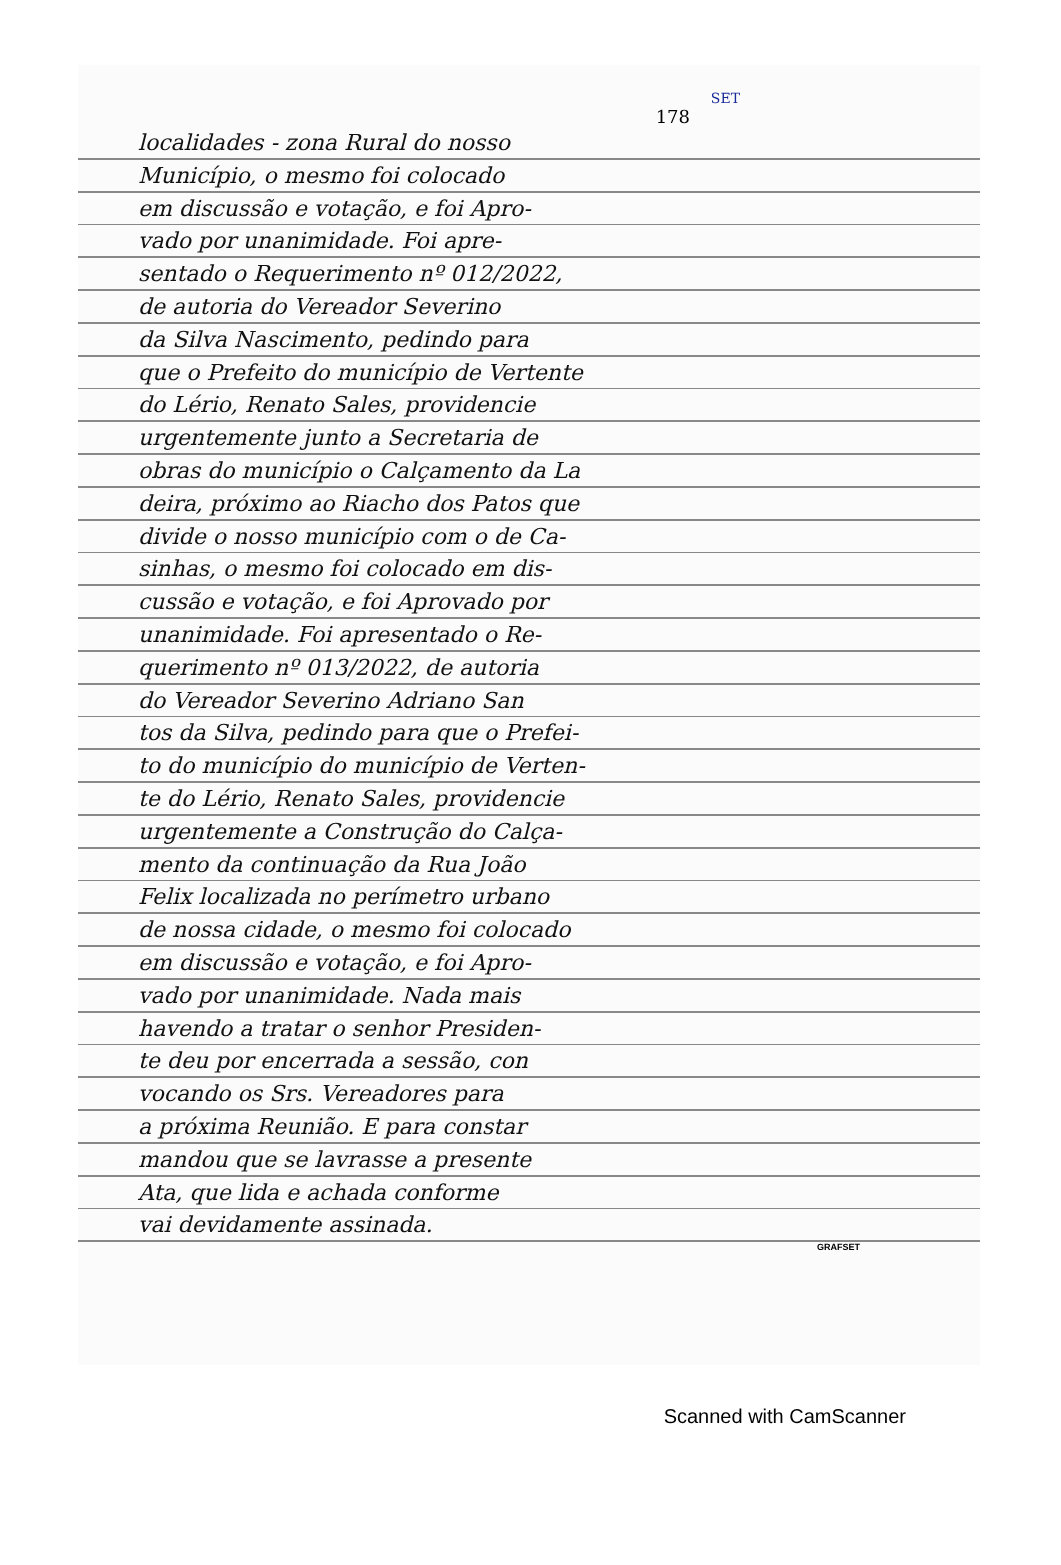SET
178
localidades - zona Rural do nosso
Município, o mesmo foi colocado
em discussão e votação, e foi Apro-
vado por unanimidade. Foi apre-
sentado o Requerimento nº 012/2022,
de autoria do Vereador Severino
da Silva Nascimento, pedindo para
que o Prefeito do município de Vertente
do Lério, Renato Sales, providencie
urgentemente junto a Secretaria de
obras do município o Calçamento da La
deira, próximo ao Riacho dos Patos que
divide o nosso município com o de Ca-
sinhas, o mesmo foi colocado em dis-
cussão e votação, e foi Aprovado por
unanimidade. Foi apresentado o Re-
querimento nº 013/2022, de autoria
do Vereador Severino Adriano San
tos da Silva, pedindo para que o Prefei-
to do município do município de Verten-
te do Lério, Renato Sales, providencie
urgentemente a Construção do Calça-
mento da continuação da Rua João
Felix localizada no perímetro urbano
de nossa cidade, o mesmo foi colocado
em discussão e votação, e foi Apro-
vado por unanimidade. Nada mais
havendo a tratar o senhor Presiden-
te deu por encerrada a sessão, con
vocando os Srs. Vereadores para
a próxima Reunião. E para constar
mandou que se lavrasse a presente
Ata, que lida e achada conforme
vai devidamente assinada.
GRAFSET
Scanned with CamScanner